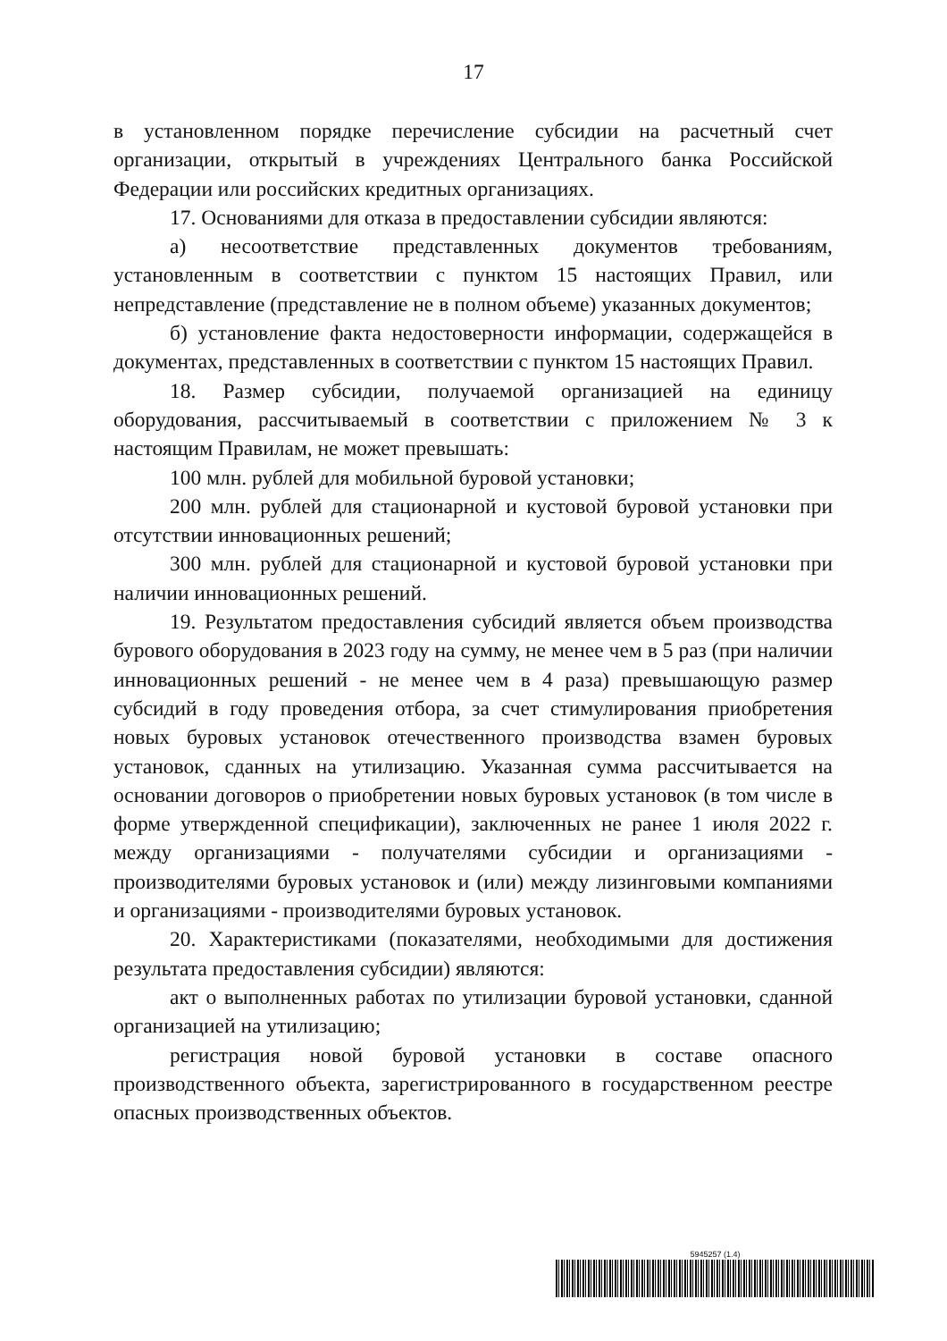17
в установленном порядке перечисление субсидии на расчетный счет организации, открытый в учреждениях Центрального банка Российской Федерации или российских кредитных организациях.
17. Основаниями для отказа в предоставлении субсидии являются:
а) несоответствие представленных документов требованиям, установленным в соответствии с пунктом 15 настоящих Правил, или непредставление (представление не в полном объеме) указанных документов;
б) установление факта недостоверности информации, содержащейся в документах, представленных в соответствии с пунктом 15 настоящих Правил.
18. Размер субсидии, получаемой организацией на единицу оборудования, рассчитываемый в соответствии с приложением № 3 к настоящим Правилам, не может превышать:
100 млн. рублей для мобильной буровой установки;
200 млн. рублей для стационарной и кустовой буровой установки при отсутствии инновационных решений;
300 млн. рублей для стационарной и кустовой буровой установки при наличии инновационных решений.
19. Результатом предоставления субсидий является объем производства бурового оборудования в 2023 году на сумму, не менее чем в 5 раз (при наличии инновационных решений - не менее чем в 4 раза) превышающую размер субсидий в году проведения отбора, за счет стимулирования приобретения новых буровых установок отечественного производства взамен буровых установок, сданных на утилизацию. Указанная сумма рассчитывается на основании договоров о приобретении новых буровых установок (в том числе в форме утвержденной спецификации), заключенных не ранее 1 июля 2022 г. между организациями - получателями субсидии и организациями - производителями буровых установок и (или) между лизинговыми компаниями и организациями - производителями буровых установок.
20. Характеристиками (показателями, необходимыми для достижения результата предоставления субсидии) являются:
акт о выполненных работах по утилизации буровой установки, сданной организацией на утилизацию;
регистрация новой буровой установки в составе опасного производственного объекта, зарегистрированного в государственном реестре опасных производственных объектов.
5945257 (1.4)